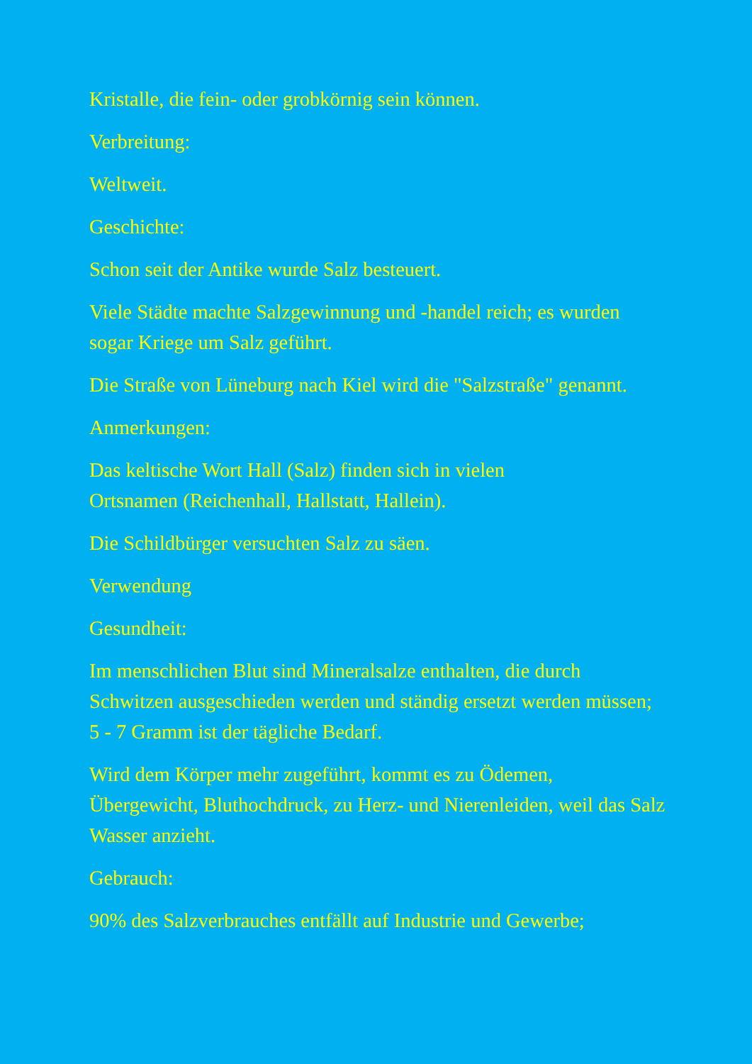Kristalle, die fein- oder grobkörnig sein können.
Verbreitung:
Weltweit.
Geschichte:
Schon seit der Antike wurde Salz besteuert.
Viele Städte machte Salzgewinnung und -handel reich; es wurden sogar Kriege um Salz geführt.
Die Straße von Lüneburg nach Kiel wird die "Salzstraße" genannt.
Anmerkungen:
Das keltische Wort Hall (Salz) finden sich in vielen
Ortsnamen (Reichenhall, Hallstatt, Hallein).
Die Schildbürger versuchten Salz zu säen.
Verwendung
Gesundheit:
Im menschlichen Blut sind Mineralsalze enthalten, die durch Schwitzen ausgeschieden werden und ständig ersetzt werden müssen; 5 - 7 Gramm ist der tägliche Bedarf.
Wird dem Körper mehr zugeführt, kommt es zu Ödemen, Übergewicht, Bluthochdruck, zu Herz- und Nierenleiden, weil das Salz Wasser anzieht.
Gebrauch:
90% des Salzverbrauches entfällt auf Industrie und Gewerbe;